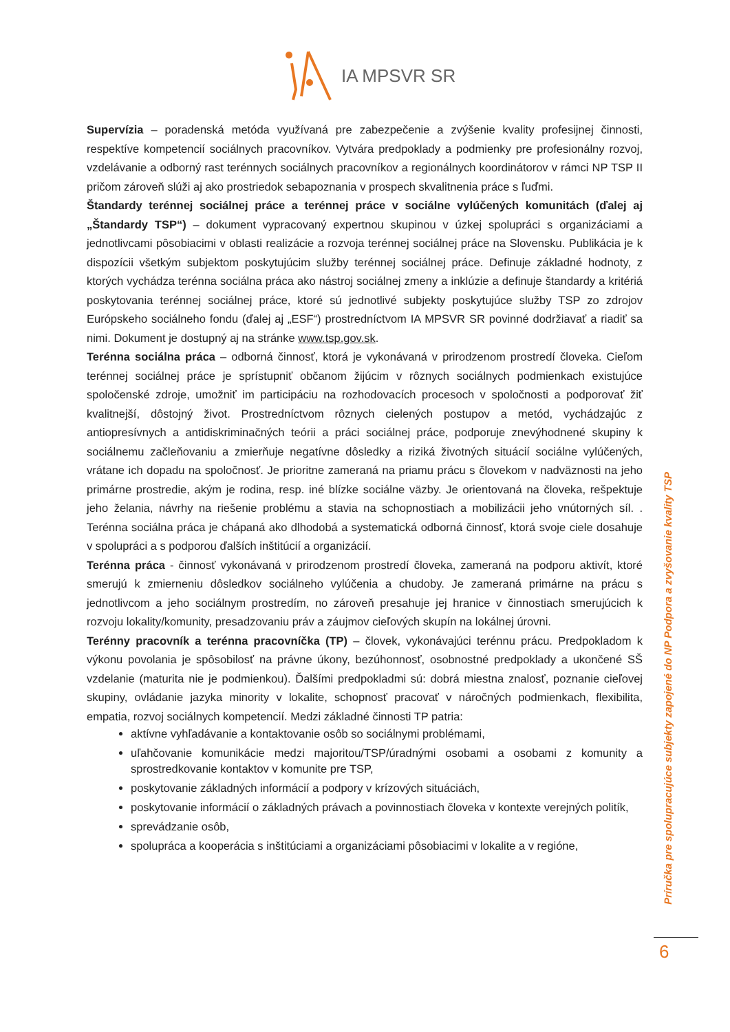IA MPSVR SR
Supervízia – poradenská metóda využívaná pre zabezpečenie a zvýšenie kvality profesijnej činnosti, respektíve kompetencií sociálnych pracovníkov. Vytvára predpoklady a podmienky pre profesionálny rozvoj, vzdelávanie a odborný rast terénnych sociálnych pracovníkov a regionálnych koordinátorov v rámci NP TSP II pričom zároveň slúži aj ako prostriedok sebapoznania v prospech skvalitnenia práce s ľuďmi.
Štandardy terénnej sociálnej práce a terénnej práce v sociálne vylúčených komunitách (ďalej aj „Štandardy TSP“) – dokument vypracovaný expertnou skupinou v úzkej spolupráci s organizáciami a jednotlivcami pôsobiacimi v oblasti realizácie a rozvoja terénnej sociálnej práce na Slovensku. Publikácia je k dispozícii všetkým subjektom poskytujúcim služby terénnej sociálnej práce. Definuje základné hodnoty, z ktorých vychádza terénna sociálna práca ako nástroj sociálnej zmeny a inklúzie a definuje štandardy a kritériá poskytovania terénnej sociálnej práce, ktoré sú jednotlivé subjekty poskytujúce služby TSP zo zdrojov Európskeho sociálneho fondu (ďalej aj „ESF“) prostredníctvom IA MPSVR SR povinné dodržiavať a riadiť sa nimi. Dokument je dostupný aj na stránke www.tsp.gov.sk.
Terénna sociálna práca – odborná činnosť, ktorá je vykonávaná v prirodzenom prostredí človeka. Cieľom terénnej sociálnej práce je sprístupniť občanom žijúcim v rôznych sociálnych podmienkach existujúce spoločenské zdroje, umožniť im participáciu na rozhodovacích procesoch v spoločnosti a podporovať žiť kvalitnejší, dôstojný život. Prostredníctvom rôznych cielených postupov a metód, vychádzajúc z antiopresívnych a antidiskriminačných teórii a práci sociálnej práce, podporuje znevýhodnené skupiny k sociálnemu začleňovaniu a zmierňuje negatívne dôsledky a riziká životných situácií sociálne vylúčených, vrátane ich dopadu na spoločnosť. Je prioritne zameraná na priamu prácu s človekom v nadväznosti na jeho primárne prostredie, akým je rodina, resp. iné blízke sociálne väzby. Je orientovaná na človeka, rešpektuje jeho želania, návrhy na riešenie problému a stavia na schopnostiach a mobilizácii jeho vnútorných síl. . Terénna sociálna práca je chápaná ako dlhodobá a systematická odborná činnosť, ktorá svoje ciele dosahuje v spolupráci a s podporou ďalších inštitúcií a organizácií.
Terénna práca - činnosť vykonávaná v prirodzenom prostredí človeka, zameraná na podporu aktivít, ktoré smerujú k zmierneniu dôsledkov sociálneho vylúčenia a chudoby. Je zameraná primárne na prácu s jednotlivcom a jeho sociálnym prostredím, no zároveň presahuje jej hranice v činnostiach smerujúcich k rozvoju lokality/komunity, presadzovaniu práv a záujmov cieľových skupín na lokálnej úrovni.
Terénny pracovník a terénna pracovníčka (TP) – človek, vykonávajúci terénnu prácu. Predpokladom k výkonu povolania je spôsobilosť na právne úkony, bezúhonnosť, osobnostné predpoklady a ukončené SŠ vzdelanie (maturita nie je podmienkou). Ďalšími predpokladmi sú: dobrá miestna znalosť, poznanie cieľovej skupiny, ovládanie jazyka minority v lokalite, schopnosť pracovať v náročných podmienkach, flexibilita, empatia, rozvoj sociálnych kompetencií. Medzi základné činnosti TP patria:
aktívne vyhľadávanie a kontaktovanie osôb so sociálnymi problémami,
uľahčovanie komunikácie medzi majoritou/TSP/úradnými osobami a osobami z komunity a sprostredkovanie kontaktov v komunite pre TSP,
poskytovanie základných informácií a podpory v krízových situáciách,
poskytovanie informácií o základných právach a povinnostiach človeka v kontexte verejných politík,
sprevádzanie osôb,
spolupráca a kooperácia s inštitúciami a organizáciami pôsobiacimi v lokalite a v regióne,
Príručka pre spolupracujúce subjekty zapojené do NP Podpora a zvyšovanie kvality TSP
6